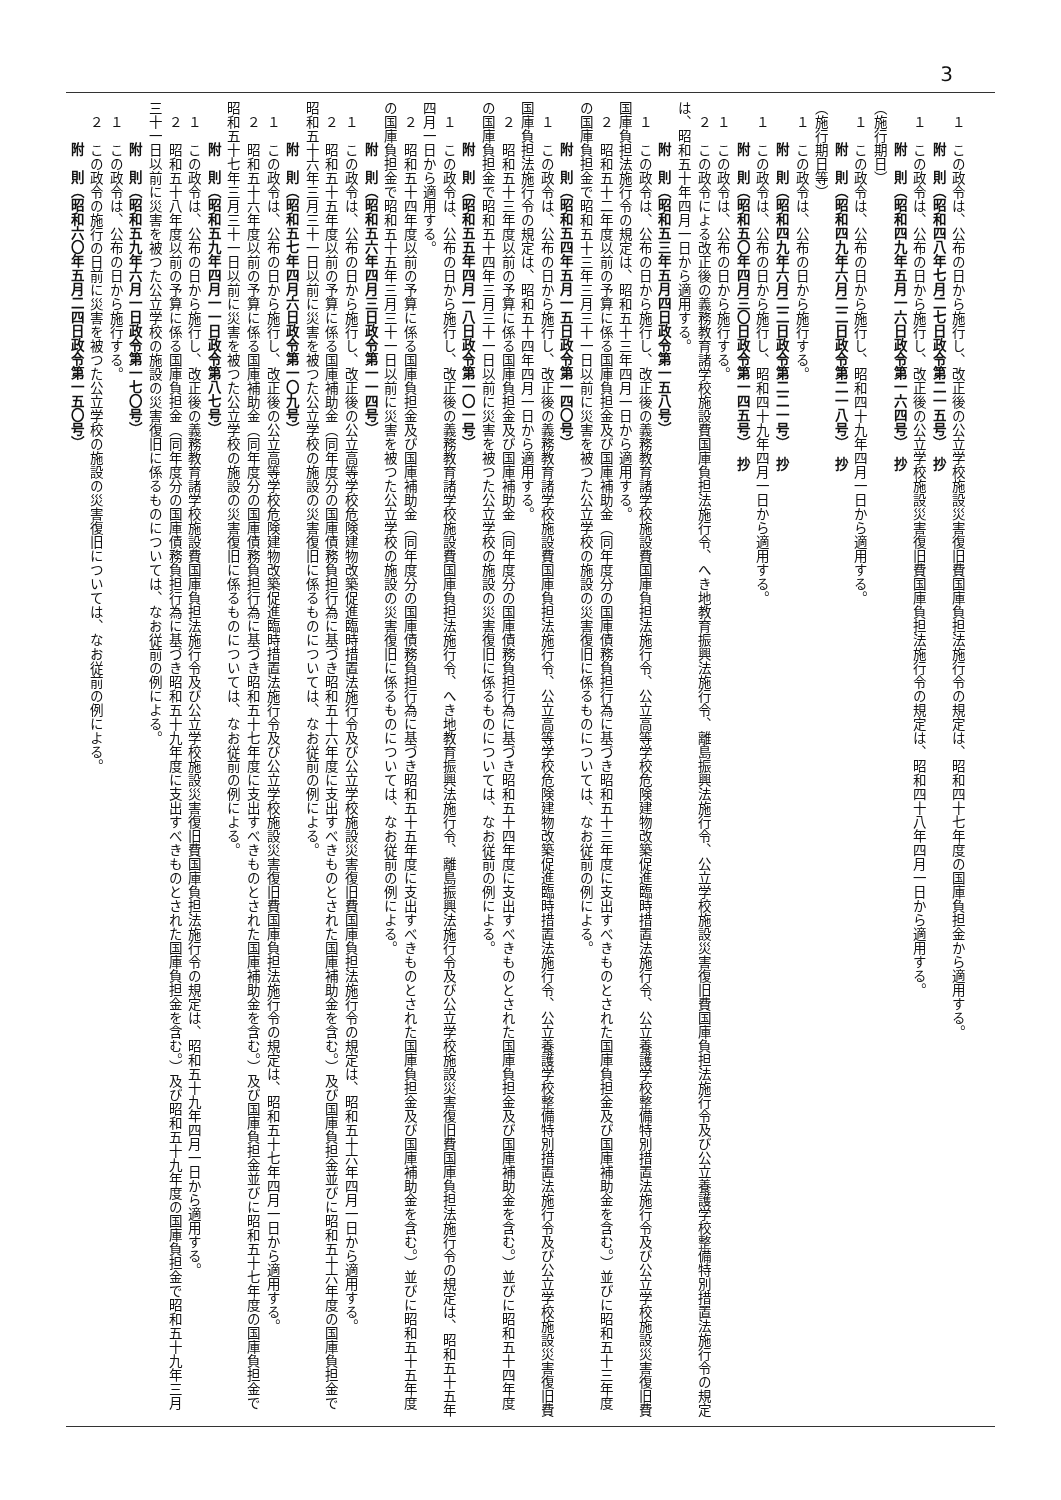3
１　この政令は、公布の日から施行し、改正後の公立学校施設災害復旧費国庫負担法施行令の規定は、昭和四十七年度の国庫負担金から適用する。
附　則（昭和四八年七月二七日政令第二一五号）　抄
１　この政令は、公布の日から施行し、改正後の公立学校施設災害復旧費国庫負担法施行令の規定は、昭和四十八年四月一日から適用する。
附　則（昭和四九年五月一六日政令第一六四号）　抄
（施行期日）
１　この政令は、公布の日から施行し、昭和四十九年四月一日から適用する。
附　則（昭和四九年六月二二日政令第二一八号）　抄
（施行期日等）
１　この政令は、公布の日から施行する。
附　則（昭和四九年六月二二日政令第二二一号）　抄
１　この政令は、公布の日から施行し、昭和四十九年四月一日から適用する。
附　則（昭和五〇年四月三〇日政令第一四五号）　抄
１　この政令は、公布の日から施行する。
２　この政令による改正後の義務教育諸学校施設費国庫負担法施行令、へき地教育振興法施行令、離島振興法施行令、公立学校施設災害復旧費国庫負担法施行令及び公立養護学校整備特別措置法施行令の規定は、昭和五十年四月一日から適用する。
附　則（昭和五三年五月四日政令第一五八号）
１　この政令は、公布の日から施行し、改正後の義務教育諸学校施設費国庫負担法施行令、公立高等学校危険建物改築促進臨時措置法施行令、公立養護学校整備特別措置法施行令及び公立学校施設災害復旧費国庫負担法施行令の規定は、昭和五十三年四月一日から適用する。
２　昭和五十二年度以前の予算に係る国庫負担金及び国庫補助金（同年度分の国庫債務負担行為に基づき昭和五十三年度に支出すべきものとされた国庫負担金及び国庫補助金を含む。）並びに昭和五十三年度の国庫負担金で昭和五十三年三月三十一日以前に災害を被つた公立学校の施設の災害復旧に係るものについては、なお従前の例による。
附　則（昭和五四年五月一五日政令第一四〇号）
１　この政令は、公布の日から施行し、改正後の義務教育諸学校施設費国庫負担法施行令、公立高等学校危険建物改築促進臨時措置法施行令、公立養護学校整備特別措置法施行令及び公立学校施設災害復旧費国庫負担法施行令の規定は、昭和五十四年四月一日から適用する。
２　昭和五十三年度以前の予算に係る国庫負担金及び国庫補助金（同年度分の国庫債務負担行為に基づき昭和五十四年度に支出すべきものとされた国庫負担金及び国庫補助金を含む。）並びに昭和五十四年度の国庫負担金で昭和五十四年三月三十一日以前に災害を被つた公立学校の施設の災害復旧に係るものについては、なお従前の例による。
附　則（昭和五五年四月一八日政令第一〇一号）
１　この政令は、公布の日から施行し、改正後の義務教育諸学校施設費国庫負担法施行令、へき地教育振興法施行令、離島振興法施行令及び公立学校施設災害復旧費国庫負担法施行令の規定は、昭和五十五年四月一日から適用する。
２　昭和五十四年度以前の予算に係る国庫負担金及び国庫補助金（同年度分の国庫債務負担行為に基づき昭和五十五年度に支出すべきものとされた国庫負担金及び国庫補助金を含む。）並びに昭和五十五年度の国庫負担金で昭和五十五年三月三十一日以前に災害を被つた公立学校の施設の災害復旧に係るものについては、なお従前の例による。
附　則（昭和五六年四月三日政令第一一四号）
１　この政令は、公布の日から施行し、改正後の公立高等学校危険建物改築促進臨時措置法施行令及び公立学校施設災害復旧費国庫負担法施行令の規定は、昭和五十六年四月一日から適用する。
２　昭和五十五年度以前の予算に係る国庫補助金（同年度分の国庫債務負担行為に基づき昭和五十六年度に支出すべきものとされた国庫補助金を含む。）及び国庫負担金並びに昭和五十六年度の国庫負担金で昭和五十六年三月三十一日以前に災害を被つた公立学校の施設の災害復旧に係るものについては、なお従前の例による。
附　則（昭和五七年四月六日政令第一〇九号）
１　この政令は、公布の日から施行し、改正後の公立高等学校危険建物改築促進臨時措置法施行令及び公立学校施設災害復旧費国庫負担法施行令の規定は、昭和五十七年四月一日から適用する。
２　昭和五十六年度以前の予算に係る国庫補助金（同年度分の国庫債務負担行為に基づき昭和五十七年度に支出すべきものとされた国庫補助金を含む。）及び国庫負担金並びに昭和五十七年度の国庫負担金で昭和五十七年三月三十一日以前に災害を被つた公立学校の施設の災害復旧に係るものについては、なお従前の例による。
附　則（昭和五九年四月一一日政令第八七号）
１　この政令は、公布の日から施行し、改正後の義務教育諸学校施設費国庫負担法施行令及び公立学校施設災害復旧費国庫負担法施行令の規定は、昭和五十九年四月一日から適用する。
２　昭和五十八年度以前の予算に係る国庫負担金（同年度分の国庫債務負担行為に基づき昭和五十九年度に支出すべきものとされた国庫負担金を含む。）及び昭和五十九年度の国庫負担金で昭和五十九年三月三十一日以前に災害を被つた公立学校の施設の災害復旧に係るものについては、なお従前の例による。
附　則（昭和五九年六月一日政令第一七〇号）
１　この政令は、公布の日から施行する。
２　この政令の施行の日前に災害を被つた公立学校の施設の災害復旧については、なお従前の例による。
附　則（昭和六〇年五月二四日政令第一五〇号）